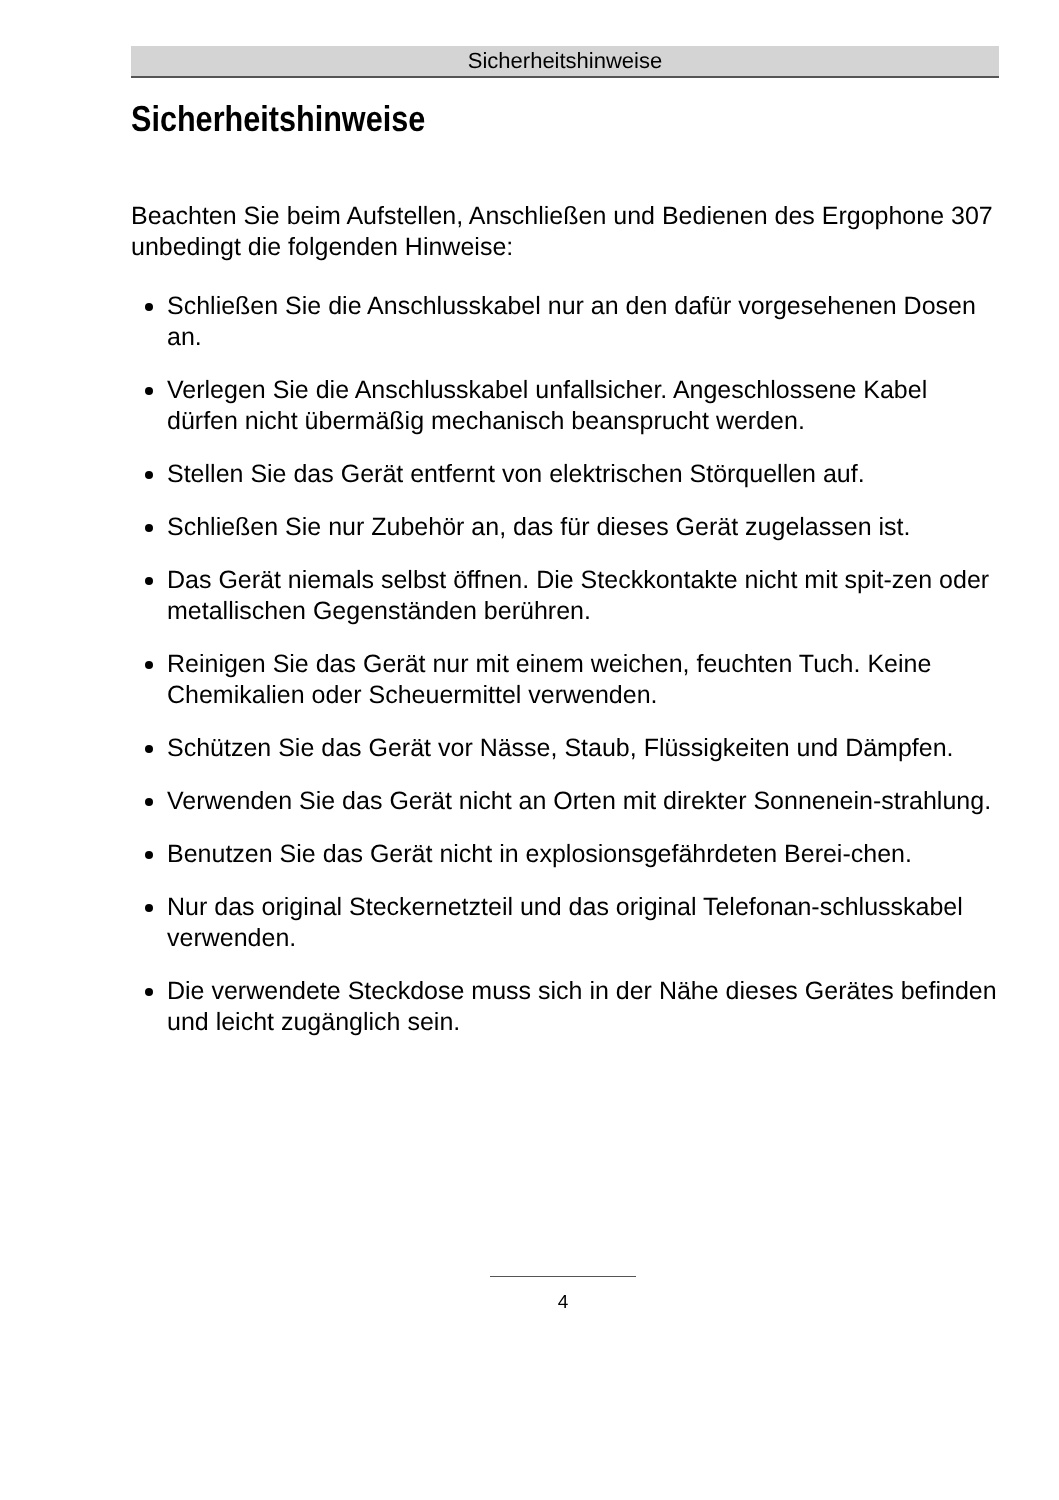Sicherheitshinweise
Sicherheitshinweise
Beachten Sie beim Aufstellen, Anschließen und Bedienen des Ergophone 307 unbedingt die folgenden Hinweise:
Schließen Sie die Anschlusskabel nur an den dafür vorgesehenen Dosen an.
Verlegen Sie die Anschlusskabel unfallsicher. Angeschlossene Kabel dürfen nicht übermäßig mechanisch beansprucht werden.
Stellen Sie das Gerät entfernt von elektrischen Störquellen auf.
Schließen Sie nur Zubehör an, das für dieses Gerät zugelassen ist.
Das Gerät niemals selbst öffnen. Die Steckkontakte nicht mit spit-zen oder metallischen Gegenständen berühren.
Reinigen Sie das Gerät nur mit einem weichen, feuchten Tuch. Keine Chemikalien oder Scheuermittel verwenden.
Schützen Sie das Gerät vor Nässe, Staub, Flüssigkeiten und Dämpfen.
Verwenden Sie das Gerät nicht an Orten mit direkter Sonnenein-strahlung.
Benutzen Sie das Gerät nicht in explosionsgefährdeten Berei-chen.
Nur das original Steckernetzteil und das original Telefonan-schlusskabel verwenden.
Die verwendete Steckdose muss sich in der Nähe dieses Gerätes befinden und leicht zugänglich sein.
4